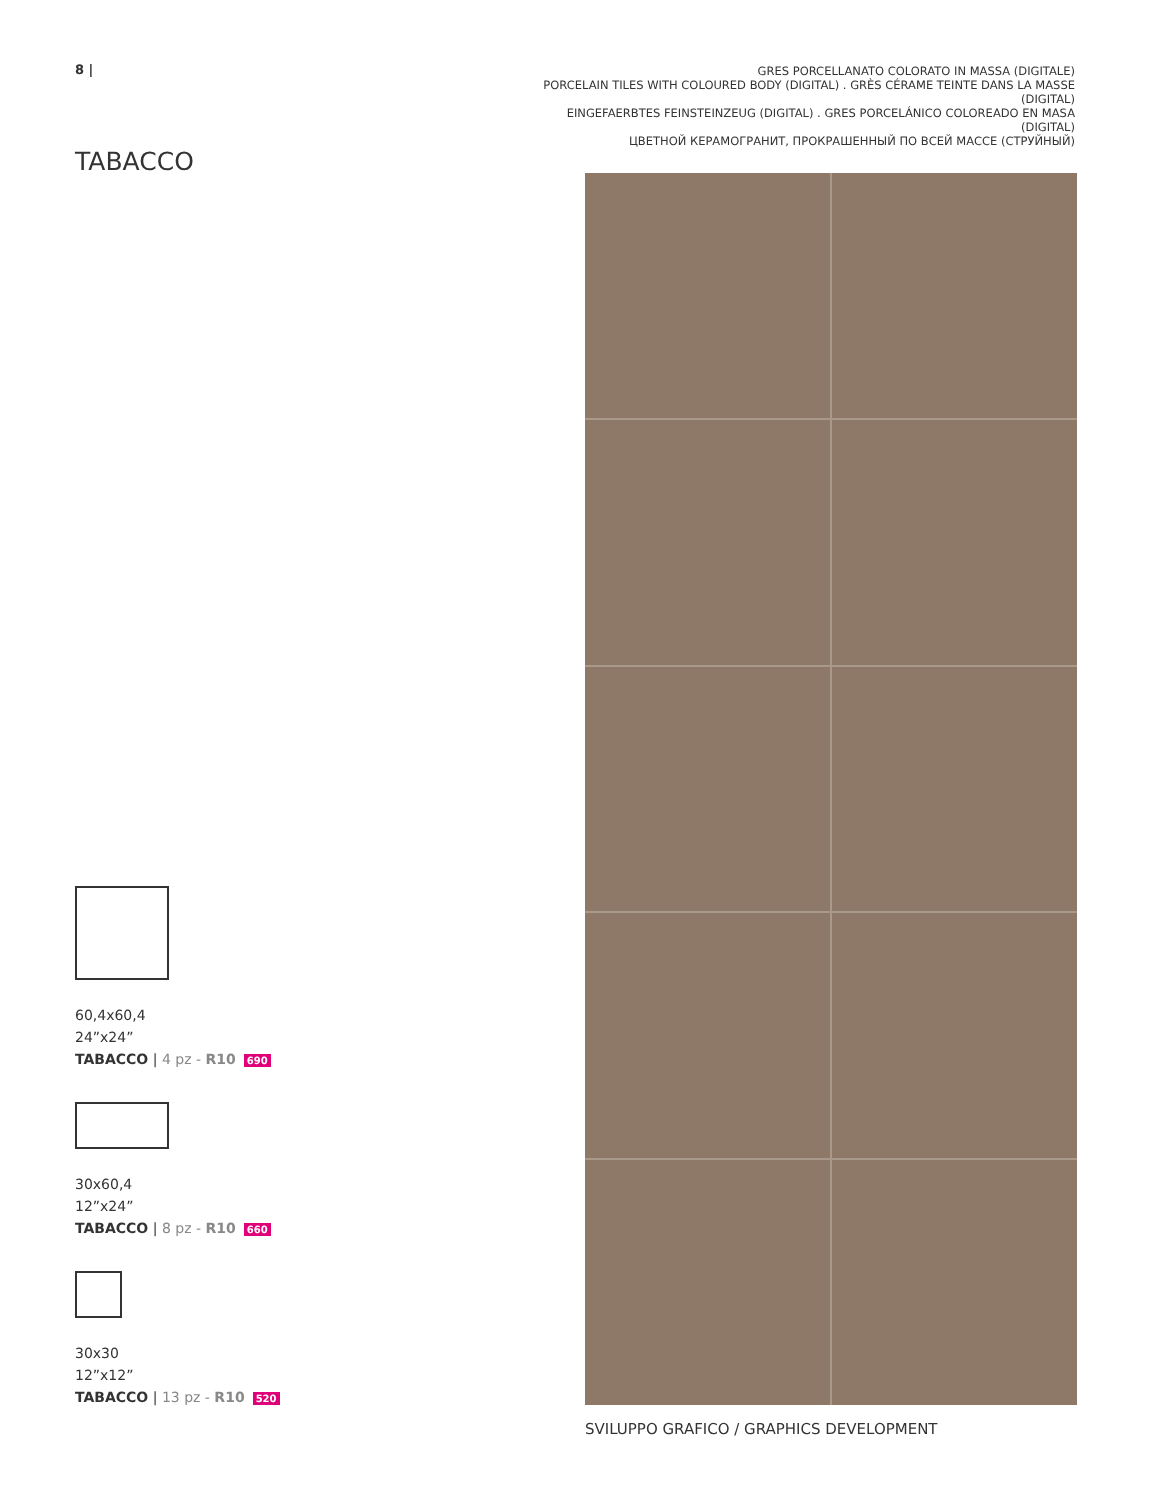8 |
TABACCO
60,4x60,4
24”x24”
TABACCO | 4 pz - R10 690
30x60,4
12”x24”
TABACCO | 8 pz - R10 660
30x30
12”x12”
TABACCO | 13 pz - R10 520
GRES PORCELLANATO COLORATO IN MASSA (DIGITALE)
PORCELAIN TILES WITH COLOURED BODY (DIGITAL) . GRÈS CÉRAME TEINTE DANS LA MASSE (DIGITAL)
EINGEFAERBTES FEINSTEINZEUG (DIGITAL) . GRES PORCELÁNICO COLOREADO EN MASA (DIGITAL)
ЦВЕТНОЙ КЕРАМОГРАНИТ, ПРОКРАШЕННЫЙ ПО ВСЕЙ МАССЕ (СТРУЙНЫЙ)
SVILUPPO GRAFICO / GRAPHICS DEVELOPMENT